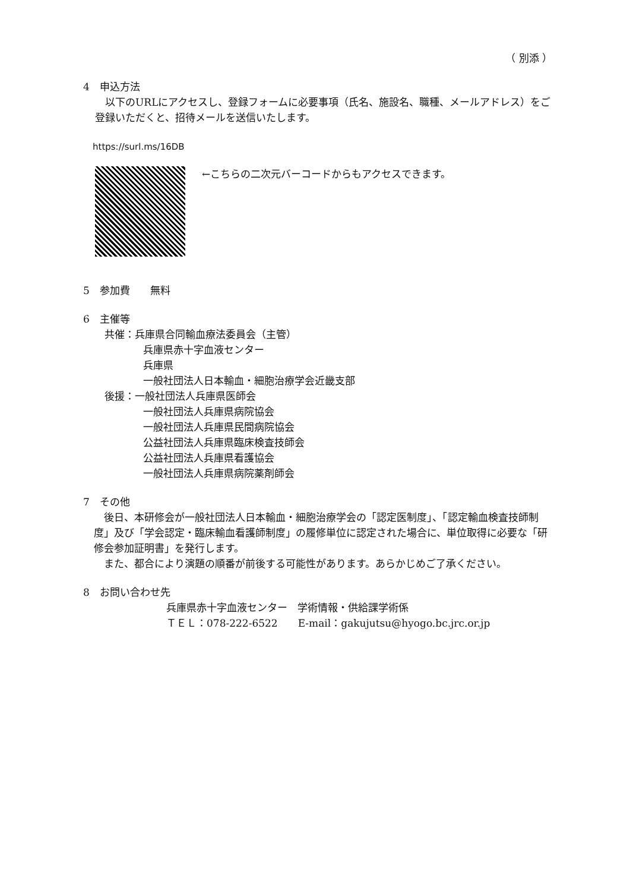（ 別添 ）
4　申込方法
　以下のURLにアクセスし、登録フォームに必要事項（氏名、施設名、職種、メールアドレス）をご登録いただくと、招待メールを送信いたします。
https://surl.ms/16DB
←こちらの二次元バーコードからもアクセスできます。
5　参加費　　無料
6　主催等
共催：兵庫県合同輸血療法委員会（主管）
兵庫県赤十字血液センター
兵庫県
一般社団法人日本輸血・細胞治療学会近畿支部
後援：一般社団法人兵庫県医師会
一般社団法人兵庫県病院協会
一般社団法人兵庫県民間病院協会
公益社団法人兵庫県臨床検査技師会
公益社団法人兵庫県看護協会
一般社団法人兵庫県病院薬剤師会
7　その他
　後日、本研修会が一般社団法人日本輸血・細胞治療学会の「認定医制度」、「認定輸血検査技師制度」及び「学会認定・臨床輸血看護師制度」の履修単位に認定された場合に、単位取得に必要な「研修会参加証明書」を発行します。
　また、都合により演題の順番が前後する可能性があります。あらかじめご了承ください。
8　お問い合わせ先
兵庫県赤十字血液センター　学術情報・供給課学術係
ＴＥＬ：078-222-6522　　E-mail：gakujutsu@hyogo.bc.jrc.or.jp